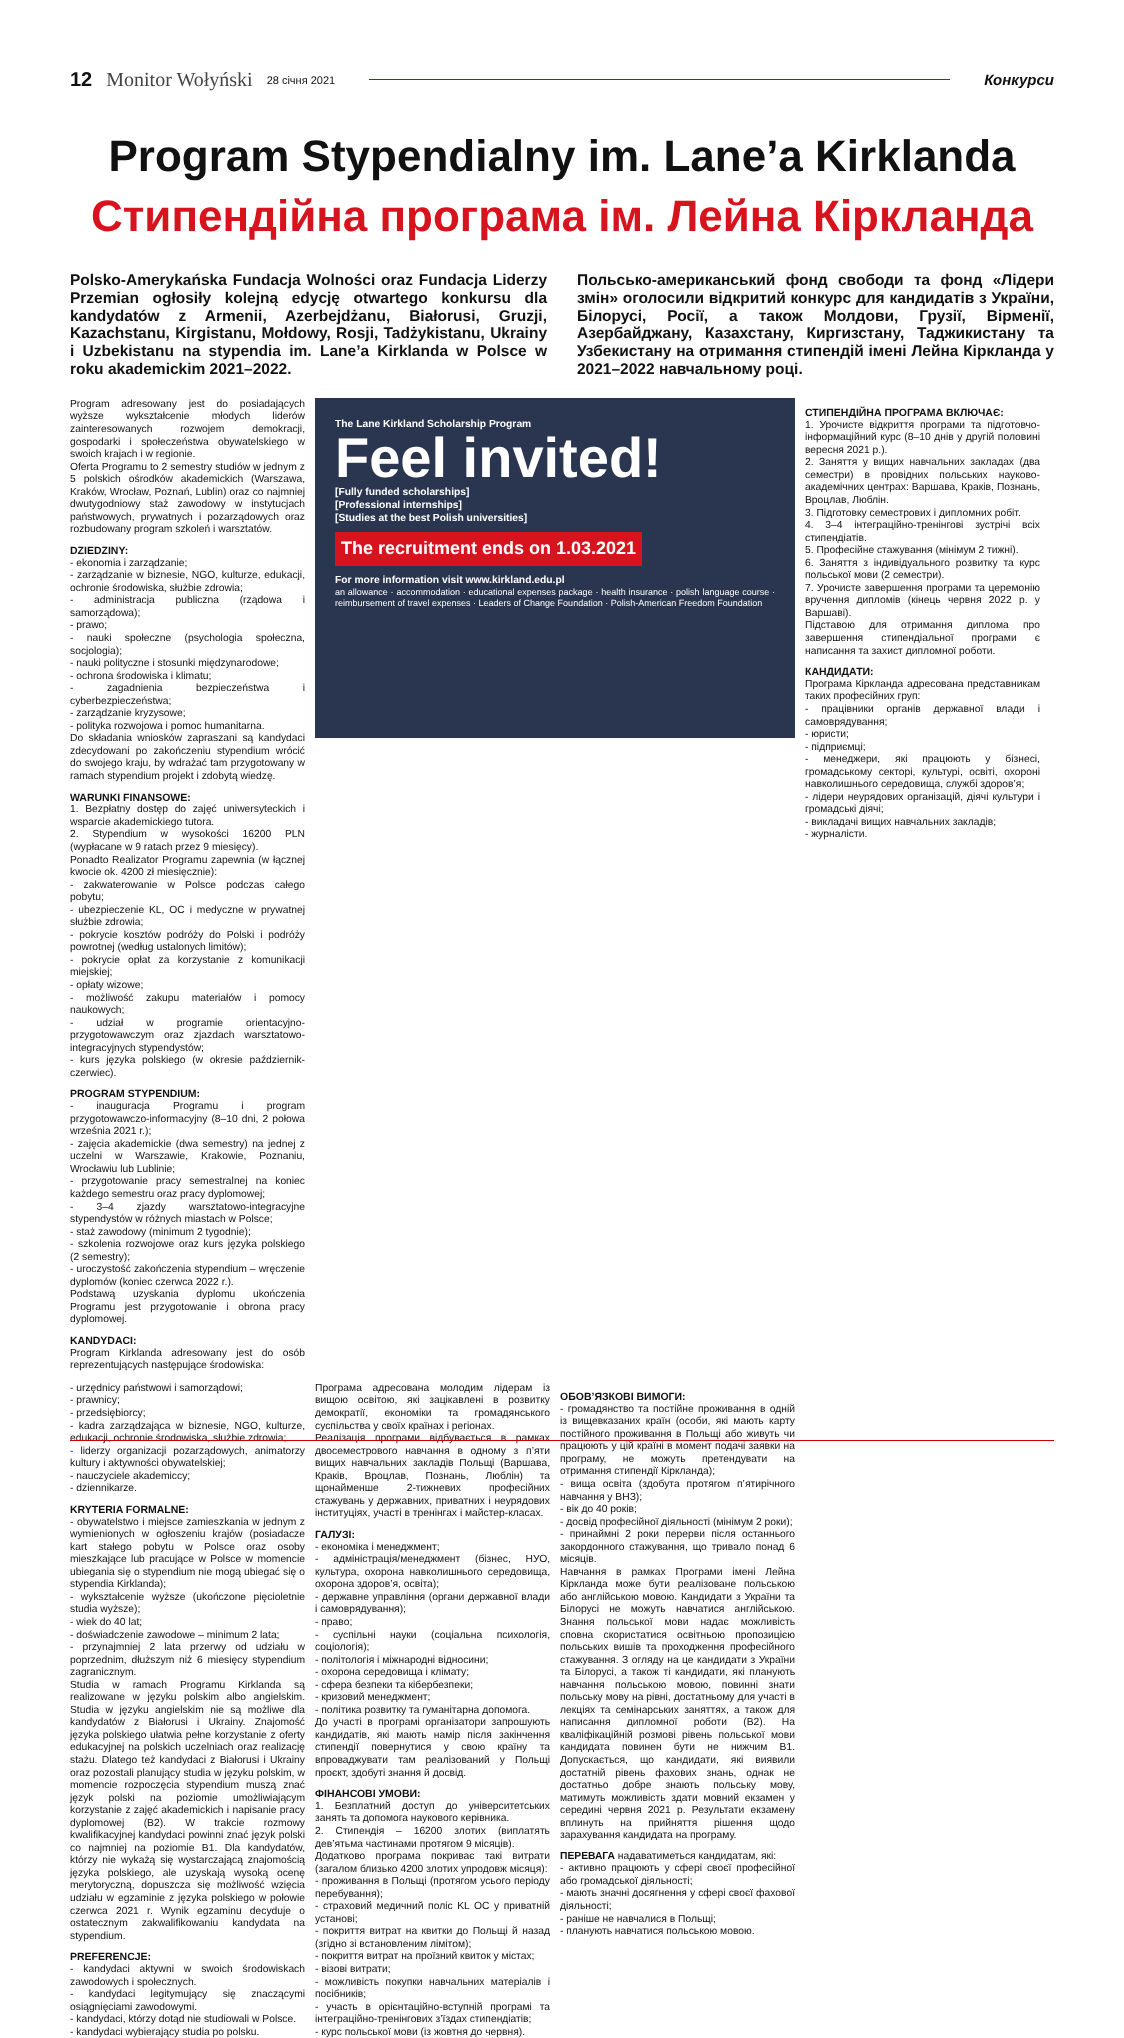12 Monitor Wołyński 28 січня 2021 Конкурси
Program Stypendialny im. Lane’a Kirklanda
Стипендійна програма ім. Лейна Кіркланда
Polsko-Amerykańska Fundacja Wolności oraz Fundacja Liderzy Przemian ogłosiły kolejną edycję otwartego konkursu dla kandydatów z Armenii, Azerbejdżanu, Białorusi, Gruzji, Kazachstanu, Kirgistanu, Mołdowy, Rosji, Tadżykistanu, Ukrainy i Uzbekistanu na stypendia im. Lane’a Kirklanda w Polsce w roku akademickim 2021–2022.
Польсько-американський фонд свободи та фонд «Лідери змін» оголосили відкритий конкурс для кандидатів з України, Білорусі, Росії, а також Молдови, Грузії, Вірменії, Азербайджану, Казахстану, Киргизстану, Таджикистану та Узбекистану на отримання стипендій імені Лейна Кіркланда у 2021–2022 навчальному році.
Program adresowany jest do posiadających wyższe wykształcenie młodych liderów zainteresowanych rozwojem demokracji, gospodarki i społeczeństwa obywatelskiego w swoich krajach i w regionie.
Oferta Programu to 2 semestry studiów w jednym z 5 polskich ośrodków akademickich (Warszawa, Kraków, Wrocław, Poznań, Lublin) oraz co najmniej dwutygodniowy staż zawodowy w instytucjach państwowych, prywatnych i pozarządowych oraz rozbudowany program szkoleń i warsztatów.
DZIEDZINY:
- ekonomia i zarządzanie;
- zarządzanie w biznesie, NGO, kulturze, edukacji, ochronie środowiska, służbie zdrowia;
- administracja publiczna (rządowa i samorządowa);
- prawo;
- nauki społeczne (psychologia społeczna, socjologia);
- nauki polityczne i stosunki międzynarodowe;
- ochrona środowiska i klimatu;
- zagadnienia bezpieczeństwa i cyberbezpieczeństwa;
- zarządzanie kryzysowe;
- polityka rozwojowa i pomoc humanitarna.
Do składania wniosków zapraszani są kandydaci zdecydowani po zakończeniu stypendium wrócić do swojego kraju, by wdrażać tam przygotowany w ramach stypendium projekt i zdobytą wiedzę.
WARUNKI FINANSOWE:
1. Bezpłatny dostęp do zajęć uniwersyteckich i wsparcie akademickiego tutora.
2. Stypendium w wysokości 16200 PLN (wypłacane w 9 ratach przez 9 miesięcy).
Ponadto Realizator Programu zapewnia (w łącznej kwocie ok. 4200 zł miesięcznie):
- zakwaterowanie w Polsce podczas całego pobytu;
- ubezpieczenie KL, OC i medyczne w prywatnej służbie zdrowia;
- pokrycie kosztów podróży do Polski i podróży powrotnej (według ustalonych limitów);
- pokrycie opłat za korzystanie z komunikacji miejskiej;
- opłaty wizowe;
- możliwość zakupu materiałów i pomocy naukowych;
- udział w programie orientacyjno-przygotowawczym oraz zjazdach warsztatowo-integracyjnych stypendystów;
- kurs języka polskiego (w okresie październik-czerwiec).
PROGRAM STYPENDIUM:
- inauguracja Programu i program przygotowawczo-informacyjny (8–10 dni, 2 połowa września 2021 r.);
- zajęcia akademickie (dwa semestry) na jednej z uczelni w Warszawie, Krakowie, Poznaniu, Wrocławiu lub Lublinie;
- przygotowanie pracy semestralnej na koniec każdego semestru oraz pracy dyplomowej;
- 3–4 zjazdy warsztatowo-integracyjne stypendystów w różnych miastach w Polsce;
- staż zawodowy (minimum 2 tygodnie);
- szkolenia rozwojowe oraz kurs języka polskiego (2 semestry);
- uroczystość zakończenia stypendium – wręczenie dyplomów (koniec czerwca 2022 r.).
Podstawą uzyskania dyplomu ukończenia Programu jest przygotowanie i obrona pracy dyplomowej.
KANDYDACI:
Program Kirklanda adresowany jest do osób reprezentujących następujące środowiska:
The Lane Kirkland Scholarship Program
Feel invited!
[Fully funded scholarships]
[Professional internships]
[Studies at the best Polish universities]
The recruitment ends on 1.03.2021
For more information visit www.kirkland.edu.pl
an allowance · accommodation · educational expenses package · health insurance · polish language course · reimbursement of travel expenses · Leaders of Change Foundation · Polish-American Freedom Foundation
СТИПЕНДІЙНА ПРОГРАМА ВКЛЮЧАЄ:
1. Урочисте відкриття програми та підготовчо-інформаційний курс (8–10 днів у другій половині вересня 2021 р.).
2. Заняття у вищих навчальних закладах (два семестри) в провідних польських науково-академічних центрах: Варшава, Краків, Познань, Вроцлав, Люблін.
3. Підготовку семестрових і дипломних робіт.
4. 3–4 інтеграційно-тренінгові зустрічі всіх стипендіатів.
5. Професійне стажування (мінімум 2 тижні).
6. Заняття з індивідуального розвитку та курс польської мови (2 семестри).
7. Урочисте завершення програми та церемонію вручення дипломів (кінець червня 2022 р. у Варшаві).
Підставою для отримання диплома про завершення стипендіальної програми є написання та захист дипломної роботи.
КАНДИДАТИ:
Програма Кіркланда адресована представникам таких професійних груп:
- працівники органів державної влади і самоврядування;
- юристи;
- підприємці;
- менеджери, які працюють у бізнесі, громадському секторі, культурі, освіті, охороні навколишнього середовища, службі здоров’я;
- лідери неурядових організацій, діячі культури і громадські діячі;
- викладачі вищих навчальних закладів;
- журналісти.
- urzędnicy państwowi i samorządowi;
- prawnicy;
- przedsiębiorcy;
- kadra zarządzająca w biznesie, NGO, kulturze, edukacji, ochronie środowiska, służbie zdrowia;
- liderzy organizacji pozarządowych, animatorzy kultury i aktywności obywatelskiej;
- nauczyciele akademiccy;
- dziennikarze.
KRYTERIA FORMALNE:
- obywatelstwo i miejsce zamieszkania w jednym z wymienionych w ogłoszeniu krajów (posiadacze kart stałego pobytu w Polsce oraz osoby mieszkające lub pracujące w Polsce w momencie ubiegania się o stypendium nie mogą ubiegać się o stypendia Kirklanda);
- wykształcenie wyższe (ukończone pięcioletnie studia wyższe);
- wiek do 40 lat;
- doświadczenie zawodowe – minimum 2 lata;
- przynajmniej 2 lata przerwy od udziału w poprzednim, dłuższym niż 6 miesięcy stypendium zagranicznym.
Studia w ramach Programu Kirklanda są realizowane w języku polskim albo angielskim. Studia w języku angielskim nie są możliwe dla kandydatów z Białorusi i Ukrainy. Znajomość języka polskiego ułatwia pełne korzystanie z oferty edukacyjnej na polskich uczelniach oraz realizację stażu. Dlatego też kandydaci z Białorusi i Ukrainy oraz pozostali planujący studia w języku polskim, w momencie rozpoczęcia stypendium muszą znać język polski na poziomie umożliwiającym korzystanie z zajęć akademickich i napisanie pracy dyplomowej (B2). W trakcie rozmowy kwalifikacyjnej kandydaci powinni znać język polski co najmniej na poziomie B1. Dla kandydatów, którzy nie wykażą się wystarczającą znajomością języka polskiego, ale uzyskają wysoką ocenę merytoryczną, dopuszcza się możliwość wzięcia udziału w egzaminie z języka polskiego w połowie czerwca 2021 r. Wynik egzaminu decyduje o ostatecznym zakwalifikowaniu kandydata na stypendium.
PREFERENCJE:
- kandydaci aktywni w swoich środowiskach zawodowych i społecznych.
- kandydaci legitymujący się znaczącymi osiągnięciami zawodowymi.
- kandydaci, którzy dotąd nie studiowali w Polsce.
- kandydaci wybierający studia po polsku.
Програма адресована молодим лідерам із вищою освітою, які зацікавлені в розвитку демократії, економіки та громадянського суспільства у своїх країнах і регіонах.
Реалізація програми відбувається в рамках двосеместрового навчання в одному з п’яти вищих навчальних закладів Польщі (Варшава, Краків, Вроцлав, Познань, Люблін) та щонайменше 2-тижневих професійних стажувань у державних, приватних і неурядових інституціях, участі в тренінгах і майстер-класах.
ГАЛУЗІ:
- економіка і менеджмент;
- адміністрація/менеджмент (бізнес, НУО, культура, охорона навколишнього середовища, охорона здоров’я, освіта);
- державне управління (органи державної влади і самоврядування);
- право;
- суспільні науки (соціальна психологія, соціологія);
- політологія і міжнародні відносини;
- охорона середовища і клімату;
- сфера безпеки та кібербезпеки;
- кризовий менеджмент;
- політика розвитку та гуманітарна допомога.
До участі в програмі організатори запрошують кандидатів, які мають намір після закінчення стипендії повернутися у свою країну та впроваджувати там реалізований у Польщі проєкт, здобуті знання й досвід.
ФІНАНСОВІ УМОВИ:
1. Безплатний доступ до університетських занять та допомога наукового керівника.
2. Стипендія – 16200 злотих (виплатять дев’ятьма частинами протягом 9 місяців).
Додатково програма покриває такі витрати (загалом близько 4200 злотих упродовж місяця):
- проживання в Польщі (протягом усього періоду перебування);
- страховий медичний поліс KL OC у приватній установі;
- покриття витрат на квитки до Польщі й назад (згідно зі встановленим лімітом);
- покриття витрат на проїзний квиток у містах;
- візові витрати;
- можливість покупки навчальних матеріалів і посібників;
- участь в орієнтаційно-вступній програмі та інтеграційно-тренінгових з’їздах стипендіатів;
- курс польської мови (із жовтня до червня).
ОБОВ’ЯЗКОВІ ВИМОГИ:
- громадянство та постійне проживання в одній із вищевказаних країн (особи, які мають карту постійного проживання в Польщі або живуть чи працюють у цій країні в момент подачі заявки на програму, не можуть претендувати на отримання стипендії Кіркланда);
- вища освіта (здобута протягом п’ятирічного навчання у ВНЗ);
- вік до 40 років;
- досвід професійної діяльності (мінімум 2 роки);
- принаймні 2 роки перерви після останнього закордонного стажування, що тривало понад 6 місяців.
Навчання в рамках Програми імені Лейна Кіркланда може бути реалізоване польською або англійською мовою. Кандидати з України та Білорусі не можуть навчатися англійською. Знання польської мови надає можливість сповна скористатися освітньою пропозицією польських вишів та проходження професійного стажування. З огляду на це кандидати з України та Білорусі, а також ті кандидати, які планують навчання польською мовою, повинні знати польську мову на рівні, достатньому для участі в лекціях та семінарських заняттях, а також для написання дипломної роботи (B2). На кваліфікаційній розмові рівень польської мови кандидата повинен бути не нижчим B1. Допускається, що кандидати, які виявили достатній рівень фахових знань, однак не достатньо добре знають польську мову, матимуть можливість здати мовний екзамен у середині червня 2021 р. Результати екзамену вплинуть на прийняття рішення щодо зарахування кандидата на програму.
ПЕРЕВАГА надаватиметься кандидатам, які:
- активно працюють у сфері своєї професійної або громадської діяльності;
- мають значні досягнення у сфері своєї фахової діяльності;
- раніше не навчалися в Польщі;
- планують навчатися польською мовою.